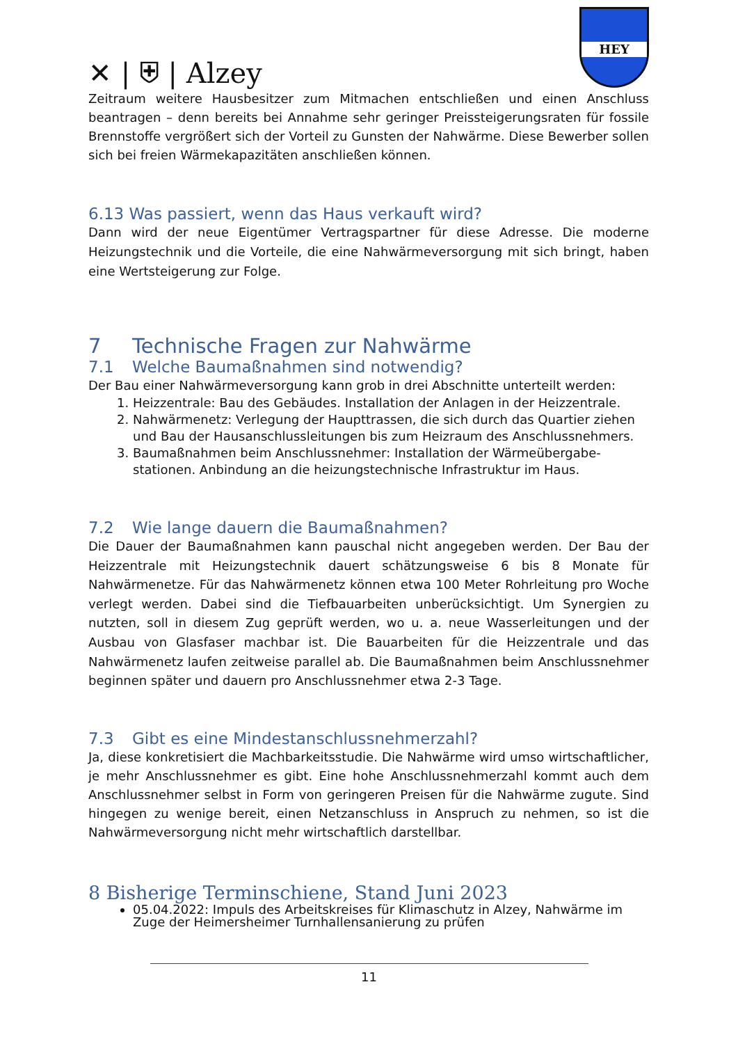✕ | ⛨ | Alzey
HEY
Zeitraum weitere Hausbesitzer zum Mitmachen entschließen und einen Anschluss beantragen – denn bereits bei Annahme sehr geringer Preissteigerungsraten für fossile Brennstoffe vergrößert sich der Vorteil zu Gunsten der Nahwärme. Diese Bewerber sollen sich bei freien Wärmekapazitäten anschließen können.
6.13 Was passiert, wenn das Haus verkauft wird?
Dann wird der neue Eigentümer Vertragspartner für diese Adresse. Die moderne Heizungstechnik und die Vorteile, die eine Nahwärmeversorgung mit sich bringt, haben eine Wertsteigerung zur Folge.
7 Technische Fragen zur Nahwärme
7.1 Welche Baumaßnahmen sind notwendig?
Der Bau einer Nahwärmeversorgung kann grob in drei Abschnitte unterteilt werden:
1. Heizzentrale: Bau des Gebäudes. Installation der Anlagen in der Heizzentrale.
2. Nahwärmenetz: Verlegung der Haupttrassen, die sich durch das Quartier ziehen und Bau der Hausanschlussleitungen bis zum Heizraum des Anschlussnehmers.
3. Baumaßnahmen beim Anschlussnehmer: Installation der Wärmeübergabe-stationen. Anbindung an die heizungstechnische Infrastruktur im Haus.
7.2 Wie lange dauern die Baumaßnahmen?
Die Dauer der Baumaßnahmen kann pauschal nicht angegeben werden. Der Bau der Heizzentrale mit Heizungstechnik dauert schätzungsweise 6 bis 8 Monate für Nahwärmenetze. Für das Nahwärmenetz können etwa 100 Meter Rohrleitung pro Woche verlegt werden. Dabei sind die Tiefbauarbeiten unberücksichtigt. Um Synergien zu nutzten, soll in diesem Zug geprüft werden, wo u. a. neue Wasserleitungen und der Ausbau von Glasfaser machbar ist. Die Bauarbeiten für die Heizzentrale und das Nahwärmenetz laufen zeitweise parallel ab. Die Baumaßnahmen beim Anschlussnehmer beginnen später und dauern pro Anschlussnehmer etwa 2-3 Tage.
7.3 Gibt es eine Mindestanschlussnehmerzahl?
Ja, diese konkretisiert die Machbarkeitsstudie. Die Nahwärme wird umso wirtschaftlicher, je mehr Anschlussnehmer es gibt. Eine hohe Anschlussnehmerzahl kommt auch dem Anschlussnehmer selbst in Form von geringeren Preisen für die Nahwärme zugute. Sind hingegen zu wenige bereit, einen Netzanschluss in Anspruch zu nehmen, so ist die Nahwärmeversorgung nicht mehr wirtschaftlich darstellbar.
8 Bisherige Terminschiene, Stand Juni 2023
05.04.2022: Impuls des Arbeitskreises für Klimaschutz in Alzey, Nahwärme im Zuge der Heimersheimer Turnhallensanierung zu prüfen
11